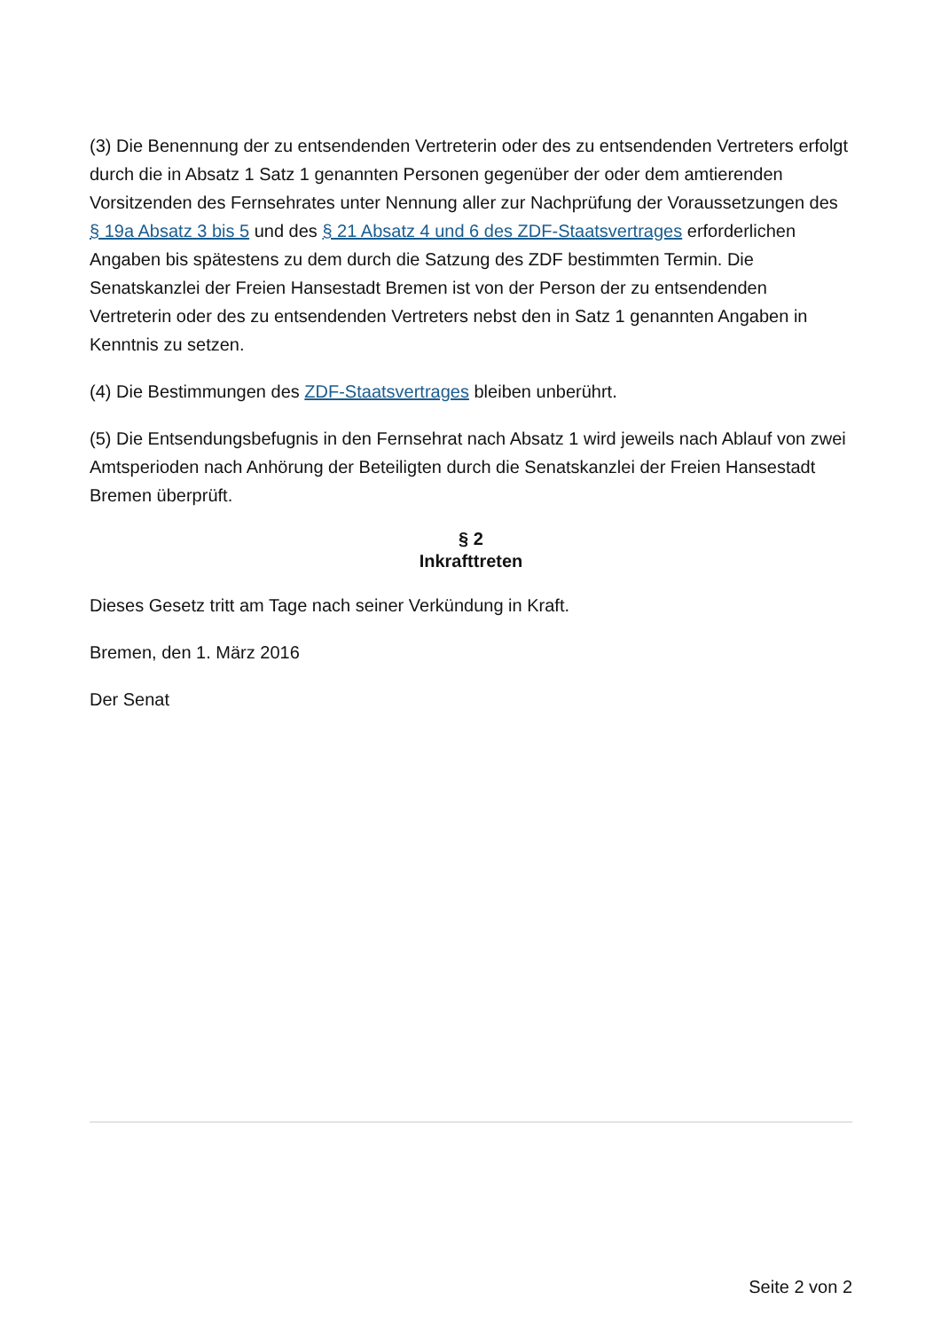(3) Die Benennung der zu entsendenden Vertreterin oder des zu entsendenden Vertreters erfolgt durch die in Absatz 1 Satz 1 genannten Personen gegenüber der oder dem amtierenden Vorsitzenden des Fernsehrates unter Nennung aller zur Nachprüfung der Voraussetzungen des § 19a Absatz 3 bis 5 und des § 21 Absatz 4 und 6 des ZDF-Staatsvertrages erforderlichen Angaben bis spätestens zu dem durch die Satzung des ZDF bestimmten Termin. Die Senatskanzlei der Freien Hansestadt Bremen ist von der Person der zu entsendenden Vertreterin oder des zu entsendenden Vertreters nebst den in Satz 1 genannten Angaben in Kenntnis zu setzen.
(4) Die Bestimmungen des ZDF-Staatsvertrages bleiben unberührt.
(5) Die Entsendungsbefugnis in den Fernsehrat nach Absatz 1 wird jeweils nach Ablauf von zwei Amtsperioden nach Anhörung der Beteiligten durch die Senatskanzlei der Freien Hansestadt Bremen überprüft.
§ 2
Inkrafttreten
Dieses Gesetz tritt am Tage nach seiner Verkündung in Kraft.
Bremen, den 1. März 2016
Der Senat
Seite 2 von 2